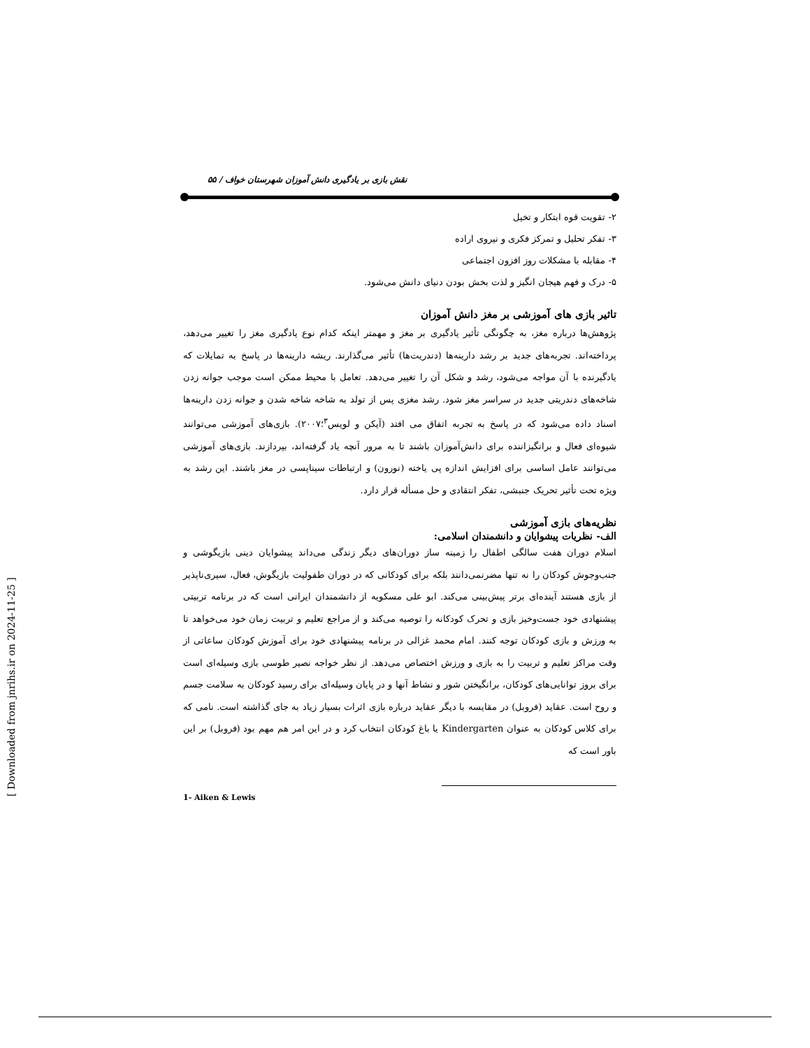نقش بازی بر یادگیری دانش آموزان شهرستان خواف / ۵۵
۲- تقویت قوه ابتکار و تخیل
۳- تفکر تحلیل و تمرکز فکری و نیروی اراده
۴- مقابله با مشکلات روز افزون اجتماعی
۵- درک و فهم هیجان انگیز و لذت بخش بودن دنیای دانش می‌شود.
تاثیر بازی های آموزشی بر مغز دانش آموزان
پژوهش‌ها درباره مغز، به چگونگی تأثیر یادگیری بر مغز و مهمتر اینکه کدام نوع یادگیری مغز را تغییر می‌دهد، پرداخته‌اند. تجربه‌های جدید بر رشد دارینه‌ها (دندریت‌ها) تأثیر می‌گذارند. ریشه دارینه‌ها در پاسخ به تمایلات که یادگیرنده با آن مواجه می‌شود، رشد و شکل آن را تغییر می‌دهد. تعامل با محیط ممکن است موجب جوانه زدن شاخه‌های دندریتی جدید در سراسر مغز شود. رشد مغزی پس از تولد به شاخه شاخه شدن و جوانه زدن دارینه‌ها اسناد داده می‌شود که در پاسخ به تجربه اتفاق می افتد (آیکن و لویس<sup>۳</sup>؛۲۰۰۷). بازی‌های آموزشی می‌توانند شیوه‌ای فعال و برانگیزاننده برای دانش‌آموزان باشند تا به مرور آنچه یاد گرفته‌اند، بپردازند. بازی‌های آموزشی می‌توانند عامل اساسی برای افزایش اندازه پی یاخته (نورون) و ارتباطات سیناپسی در مغز باشند. این رشد به ویژه تحت تأثیر تحریک جنبشی، تفکر انتقادی و حل مسأله قرار دارد.
نظریه‌های بازی آموزشی
الف- نظریات پیشوایان و دانشمندان اسلامی:
اسلام دوران هفت سالگی اطفال را زمینه ساز دوران‌های دیگر زندگی می‌داند پیشوایان دینی بازیگوشی و جنب‌وجوش کودکان را نه تنها مضرنمی‌دانند بلکه برای کودکانی که در دوران طفولیت بازیگوش، فعال، سیری‌ناپذیر از بازی هستند آینده‌ای برتر پیش‌بینی می‌کند. ابو علی مسکویه از دانشمندان ایرانی است که در برنامه تربیتی پیشنهادی خود جست‌وخیز بازی و تحرک کودکانه را توصیه می‌کند و از مراجع تعلیم و تربیت زمان خود می‌خواهد تا به ورزش و بازی کودکان توجه کنند. امام محمد غزالی در برنامه پیشنهادی خود برای آموزش کودکان ساعاتی از وقت مراکز تعلیم و تربیت را به بازی و ورزش اختصاص می‌دهد. از نظر خواجه نصیر طوسی بازی وسیله‌ای است برای بروز توانایی‌های کودکان، برانگیختن شور و نشاط آنها و در پایان وسیله‌ای برای رسید کودکان به سلامت جسم و روح است. عقاید (فروبل) در مقایسه با دیگر عقاید درباره بازی اثرات بسیار زیاد به جای گذاشته است. نامی که برای کلاس کودکان به عنوان Kindergarten یا باغ کودکان انتخاب کرد و در این امر هم مهم بود (فروبل) بر این باور است که
1- Aiken & Lewis
[ Downloaded from jnrihs.ir on 2024-11-25 ]